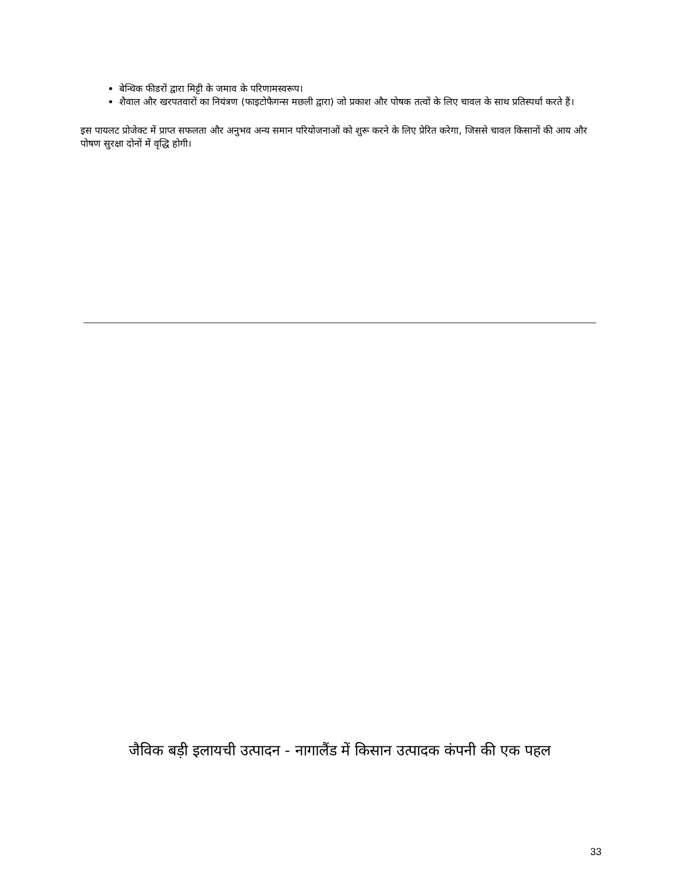बेन्थिक फीडरों द्वारा मिट्टी के जमाव के परिणामस्वरूप।
शैवाल और खरपतवारों का नियंत्रण (फाइटोफैगन्स मछली द्वारा) जो प्रकाश और पोषक तत्वों के लिए चावल के साथ प्रतिस्पर्धा करते हैं।
इस पायलट प्रोजेक्ट में प्राप्त सफलता और अनुभव अन्य समान परियोजनाओं को शुरू करने के लिए प्रेरित करेगा, जिससे चावल किसानों की आय और पोषण सुरक्षा दोनों में वृद्धि होगी।
जैविक बड़ी इलायची उत्पादन - नागालैंड में किसान उत्पादक कंपनी की एक पहल
33